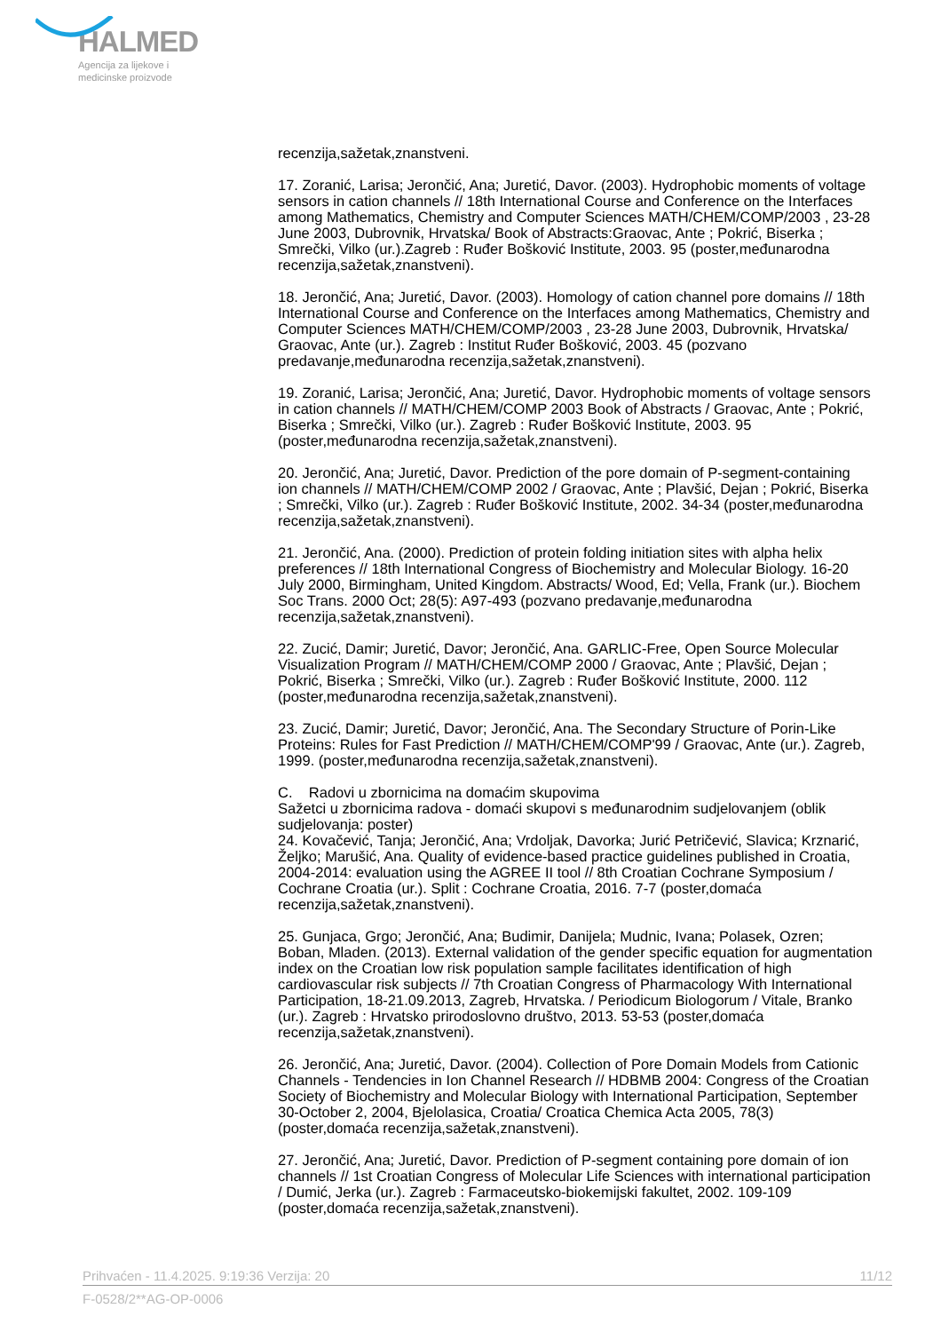HALMED
Agencija za lijekove i
medicinske proizvode
recenzija,sažetak,znanstveni.
17. Zoranić, Larisa; Jerončić, Ana; Juretić, Davor. (2003). Hydrophobic moments of voltage sensors in cation channels // 18th International Course and Conference on the Interfaces among Mathematics, Chemistry and Computer Sciences MATH/CHEM/COMP/2003 , 23-28 June 2003, Dubrovnik, Hrvatska/ Book of Abstracts:Graovac, Ante ; Pokrić, Biserka ; Smrečki, Vilko (ur.).Zagreb : Ruđer Bošković Institute, 2003. 95 (poster,međunarodna recenzija,sažetak,znanstveni).
18. Jerončić, Ana; Juretić, Davor. (2003). Homology of cation channel pore domains // 18th International Course and Conference on the Interfaces among Mathematics, Chemistry and Computer Sciences MATH/CHEM/COMP/2003 , 23-28 June 2003, Dubrovnik, Hrvatska/ Graovac, Ante (ur.). Zagreb : Institut Ruđer Bošković, 2003. 45 (pozvano predavanje,međunarodna recenzija,sažetak,znanstveni).
19. Zoranić, Larisa; Jerončić, Ana; Juretić, Davor. Hydrophobic moments of voltage sensors in cation channels // MATH/CHEM/COMP 2003 Book of Abstracts / Graovac, Ante ; Pokrić, Biserka ; Smrečki, Vilko (ur.). Zagreb : Ruđer Bošković Institute, 2003. 95 (poster,međunarodna recenzija,sažetak,znanstveni).
20. Jerončić, Ana; Juretić, Davor. Prediction of the pore domain of P-segment-containing ion channels // MATH/CHEM/COMP 2002 / Graovac, Ante ; Plavšić, Dejan ; Pokrić, Biserka ; Smrečki, Vilko (ur.). Zagreb : Ruđer Bošković Institute, 2002. 34-34 (poster,međunarodna recenzija,sažetak,znanstveni).
21. Jerončić, Ana. (2000). Prediction of protein folding initiation sites with alpha helix preferences // 18th International Congress of Biochemistry and Molecular Biology. 16-20 July 2000, Birmingham, United Kingdom. Abstracts/ Wood, Ed; Vella, Frank (ur.). Biochem Soc Trans. 2000 Oct; 28(5): A97-493 (pozvano predavanje,međunarodna recenzija,sažetak,znanstveni).
22. Zucić, Damir; Juretić, Davor; Jerončić, Ana. GARLIC-Free, Open Source Molecular Visualization Program // MATH/CHEM/COMP 2000 / Graovac, Ante ; Plavšić, Dejan ; Pokrić, Biserka ; Smrečki, Vilko (ur.). Zagreb : Ruđer Bošković Institute, 2000. 112 (poster,međunarodna recenzija,sažetak,znanstveni).
23. Zucić, Damir; Juretić, Davor; Jerončić, Ana. The Secondary Structure of Porin-Like Proteins: Rules for Fast Prediction // MATH/CHEM/COMP'99 / Graovac, Ante (ur.). Zagreb, 1999. (poster,međunarodna recenzija,sažetak,znanstveni).
C. Radovi u zbornicima na domaćim skupovima
Sažetci u zbornicima radova - domaći skupovi s međunarodnim sudjelovanjem (oblik sudjelovanja: poster)
24. Kovačević, Tanja; Jerončić, Ana; Vrdoljak, Davorka; Jurić Petričević, Slavica; Krznarić, Željko; Marušić, Ana. Quality of evidence-based practice guidelines published in Croatia, 2004-2014: evaluation using the AGREE II tool // 8th Croatian Cochrane Symposium / Cochrane Croatia (ur.). Split : Cochrane Croatia, 2016. 7-7 (poster,domaća recenzija,sažetak,znanstveni).
25. Gunjaca, Grgo; Jerončić, Ana; Budimir, Danijela; Mudnic, Ivana; Polasek, Ozren; Boban, Mladen. (2013). External validation of the gender specific equation for augmentation index on the Croatian low risk population sample facilitates identification of high cardiovascular risk subjects // 7th Croatian Congress of Pharmacology With International Participation, 18-21.09.2013, Zagreb, Hrvatska. / Periodicum Biologorum / Vitale, Branko (ur.). Zagreb : Hrvatsko prirodoslovno društvo, 2013. 53-53 (poster,domaća recenzija,sažetak,znanstveni).
26. Jerončić, Ana; Juretić, Davor. (2004). Collection of Pore Domain Models from Cationic Channels - Tendencies in Ion Channel Research // HDBMB 2004: Congress of the Croatian Society of Biochemistry and Molecular Biology with International Participation, September 30-October 2, 2004, Bjelolasica, Croatia/ Croatica Chemica Acta 2005, 78(3) (poster,domaća recenzija,sažetak,znanstveni).
27. Jerončić, Ana; Juretić, Davor. Prediction of P-segment containing pore domain of ion channels // 1st Croatian Congress of Molecular Life Sciences with international participation / Dumić, Jerka (ur.). Zagreb : Farmaceutsko-biokemijski fakultet, 2002. 109-109 (poster,domaća recenzija,sažetak,znanstveni).
Prihvaćen - 11.4.2025. 9:19:36 Verzija: 20 11/12
F-0528/2**AG-OP-0006